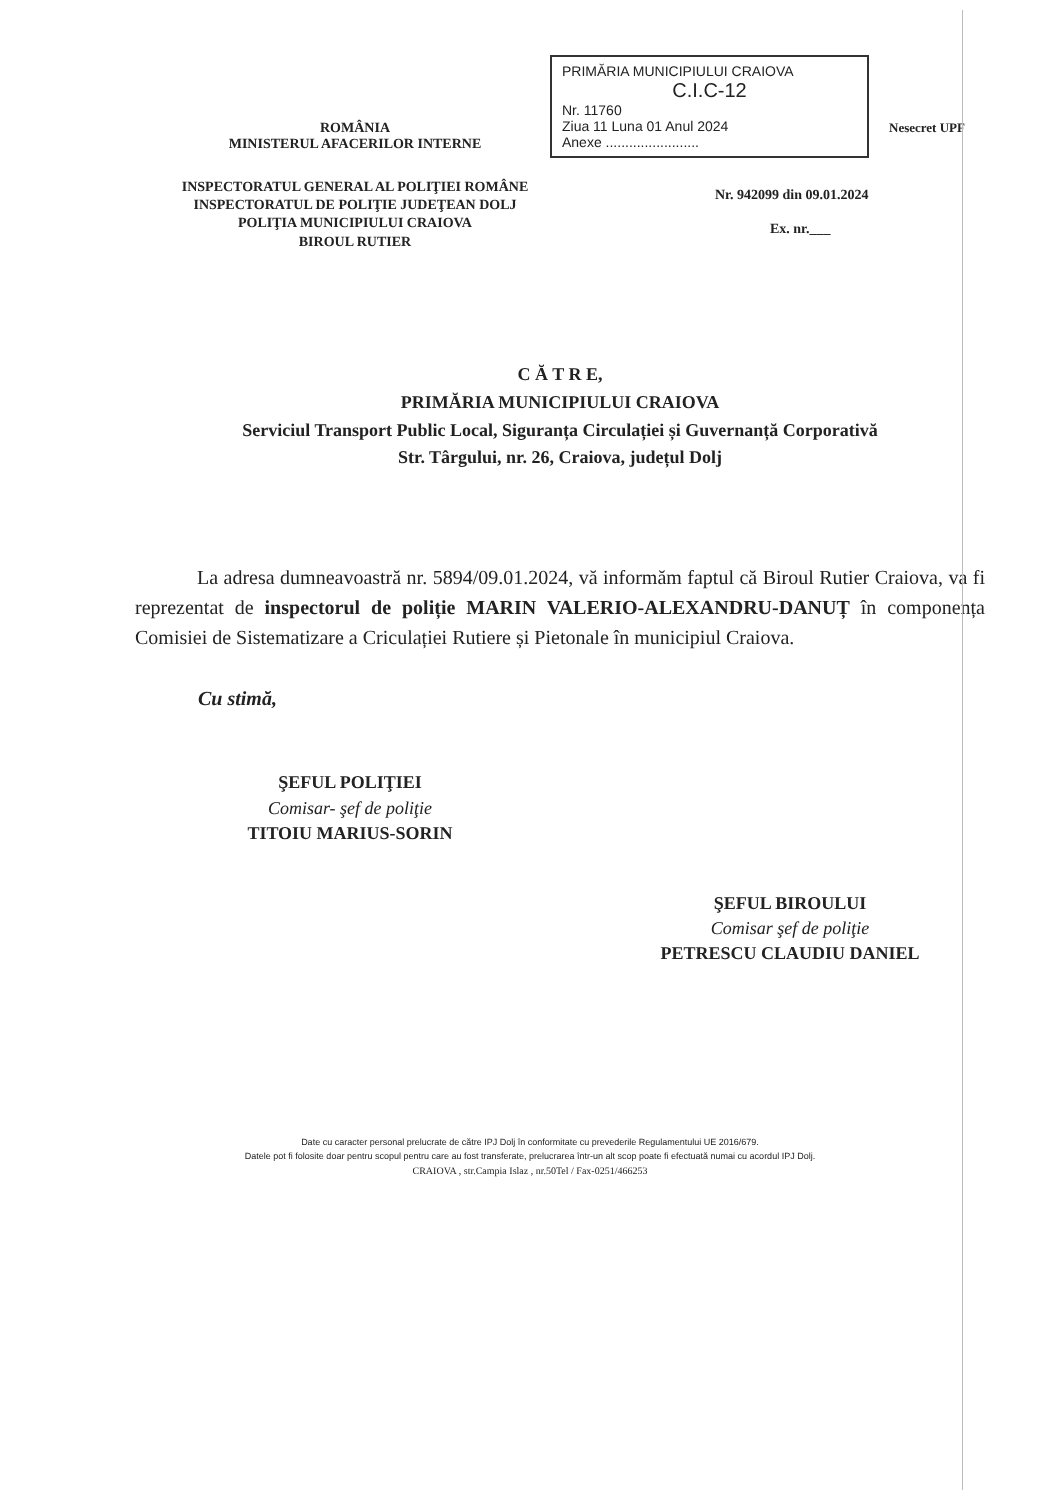ROMÂNIA
MINISTERUL AFACERILOR INTERNE
PRIMĂRIA MUNICIPIULUI CRAIOVA
C.I.C-12
Nr. 11760
Ziua 11 Luna 01 Anul 2024
Anexe ........................
Nesecret UPF
INSPECTORATUL GENERAL AL POLIŢIEI ROMÂNE
INSPECTORATUL DE POLIŢIE JUDEŢEAN DOLJ
POLIŢIA MUNICIPIULUI CRAIOVA
BIROUL RUTIER
Nr. 942099 din 09.01.2024
Ex. nr.___
C Ă T R E,
PRIMĂRIA MUNICIPIULUI CRAIOVA
Serviciul Transport Public Local, Siguranța Circulației și Guvernanță Corporativă
Str. Târgului, nr. 26, Craiova, județul Dolj
La adresa dumneavoastră nr. 5894/09.01.2024, vă informăm faptul că Biroul Rutier Craiova, va fi reprezentat de inspectorul de poliție MARIN VALERIO-ALEXANDRU-DANUȚ în componența Comisiei de Sistematizare a Criculației Rutiere și Pietonale în municipiul Craiova.
Cu stimă,
ŞEFUL POLIŢIEI
Comisar- şef de poliţie
TITOIU MARIUS-SORIN
ŞEFUL BIROULUI
Comisar şef de poliţie
PETRESCU CLAUDIU DANIEL
Date cu caracter personal prelucrate de către IPJ Dolj în conformitate cu prevederile Regulamentului UE 2016/679.
Datele pot fi folosite doar pentru scopul pentru care au fost transferate, prelucrarea într-un alt scop poate fi efectuată numai cu acordul IPJ Dolj.
CRAIOVA , str.Campia Islaz , nr.50Tel / Fax-0251/466253